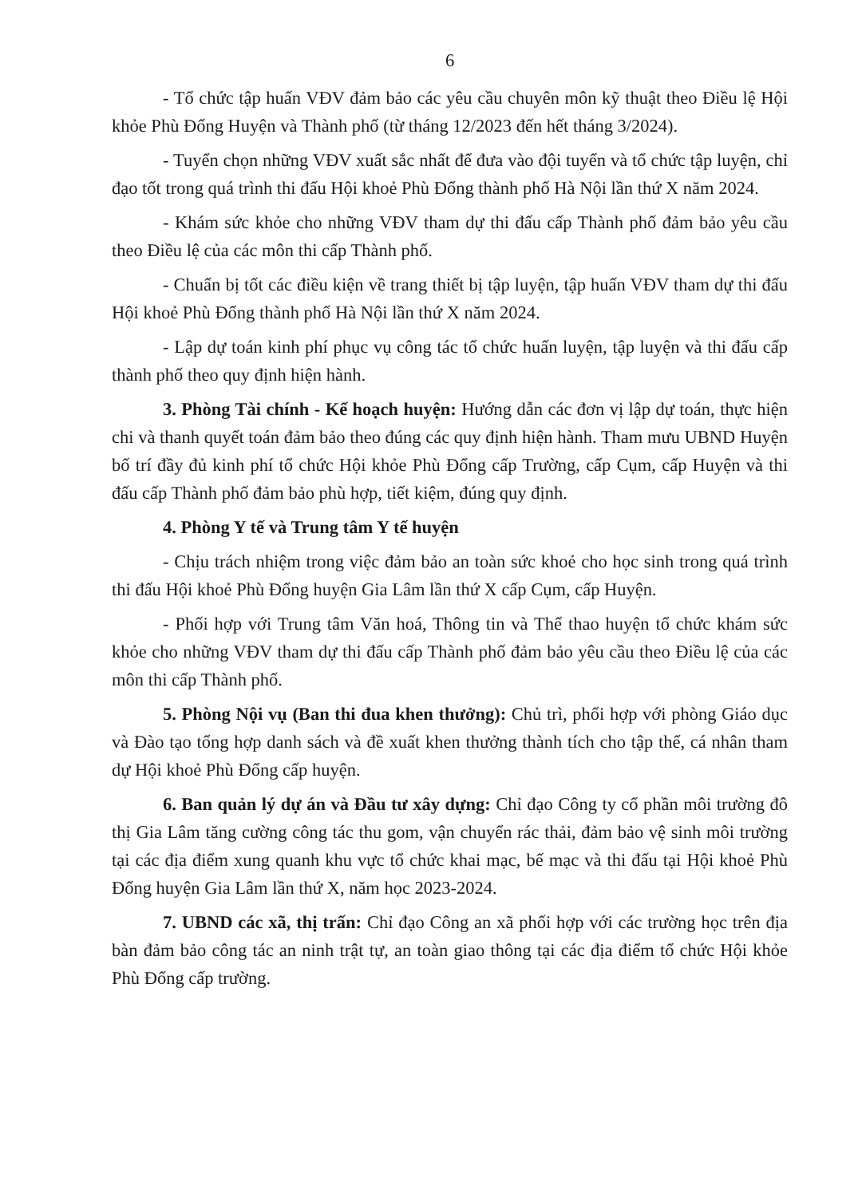6
- Tổ chức tập huấn VĐV đảm bảo các yêu cầu chuyên môn kỹ thuật theo Điều lệ Hội khỏe Phù Đổng Huyện và Thành phố (từ tháng 12/2023 đến hết tháng 3/2024).
- Tuyển chọn những VĐV xuất sắc nhất để đưa vào đội tuyển và tổ chức tập luyện, chỉ đạo tốt trong quá trình thi đấu Hội khoẻ Phù Đổng thành phố Hà Nội lần thứ X năm 2024.
- Khám sức khỏe cho những VĐV tham dự thi đấu cấp Thành phố đảm bảo yêu cầu theo Điều lệ của các môn thi cấp Thành phố.
- Chuẩn bị tốt các điều kiện về trang thiết bị tập luyện, tập huấn VĐV tham dự thi đấu Hội khoẻ Phù Đổng thành phố Hà Nội lần thứ X năm 2024.
- Lập dự toán kinh phí phục vụ công tác tổ chức huấn luyện, tập luyện và thi đấu cấp thành phố theo quy định hiện hành.
3. Phòng Tài chính - Kế hoạch huyện: Hướng dẫn các đơn vị lập dự toán, thực hiện chi và thanh quyết toán đảm bảo theo đúng các quy định hiện hành. Tham mưu UBND Huyện bố trí đầy đủ kinh phí tổ chức Hội khỏe Phù Đổng cấp Trường, cấp Cụm, cấp Huyện và thi đấu cấp Thành phố đảm bảo phù hợp, tiết kiệm, đúng quy định.
4. Phòng Y tế và Trung tâm Y tế huyện
- Chịu trách nhiệm trong việc đảm bảo an toàn sức khoẻ cho học sinh trong quá trình thi đấu Hội khoẻ Phù Đổng huyện Gia Lâm lần thứ X cấp Cụm, cấp Huyện.
- Phối hợp với Trung tâm Văn hoá, Thông tin và Thể thao huyện tổ chức khám sức khỏe cho những VĐV tham dự thi đấu cấp Thành phố đảm bảo yêu cầu theo Điều lệ của các môn thi cấp Thành phố.
5. Phòng Nội vụ (Ban thi đua khen thưởng): Chủ trì, phối hợp với phòng Giáo dục và Đào tạo tổng hợp danh sách và đề xuất khen thưởng thành tích cho tập thể, cá nhân tham dự Hội khoẻ Phù Đổng cấp huyện.
6. Ban quản lý dự án và Đầu tư xây dựng: Chỉ đạo Công ty cổ phần môi trường đô thị Gia Lâm tăng cường công tác thu gom, vận chuyển rác thải, đảm bảo vệ sinh môi trường tại các địa điểm xung quanh khu vực tổ chức khai mạc, bế mạc và thi đấu tại Hội khoẻ Phù Đổng huyện Gia Lâm lần thứ X, năm học 2023-2024.
7. UBND các xã, thị trấn: Chỉ đạo Công an xã phối hợp với các trường học trên địa bàn đảm bảo công tác an ninh trật tự, an toàn giao thông tại các địa điểm tổ chức Hội khỏe Phù Đổng cấp trường.